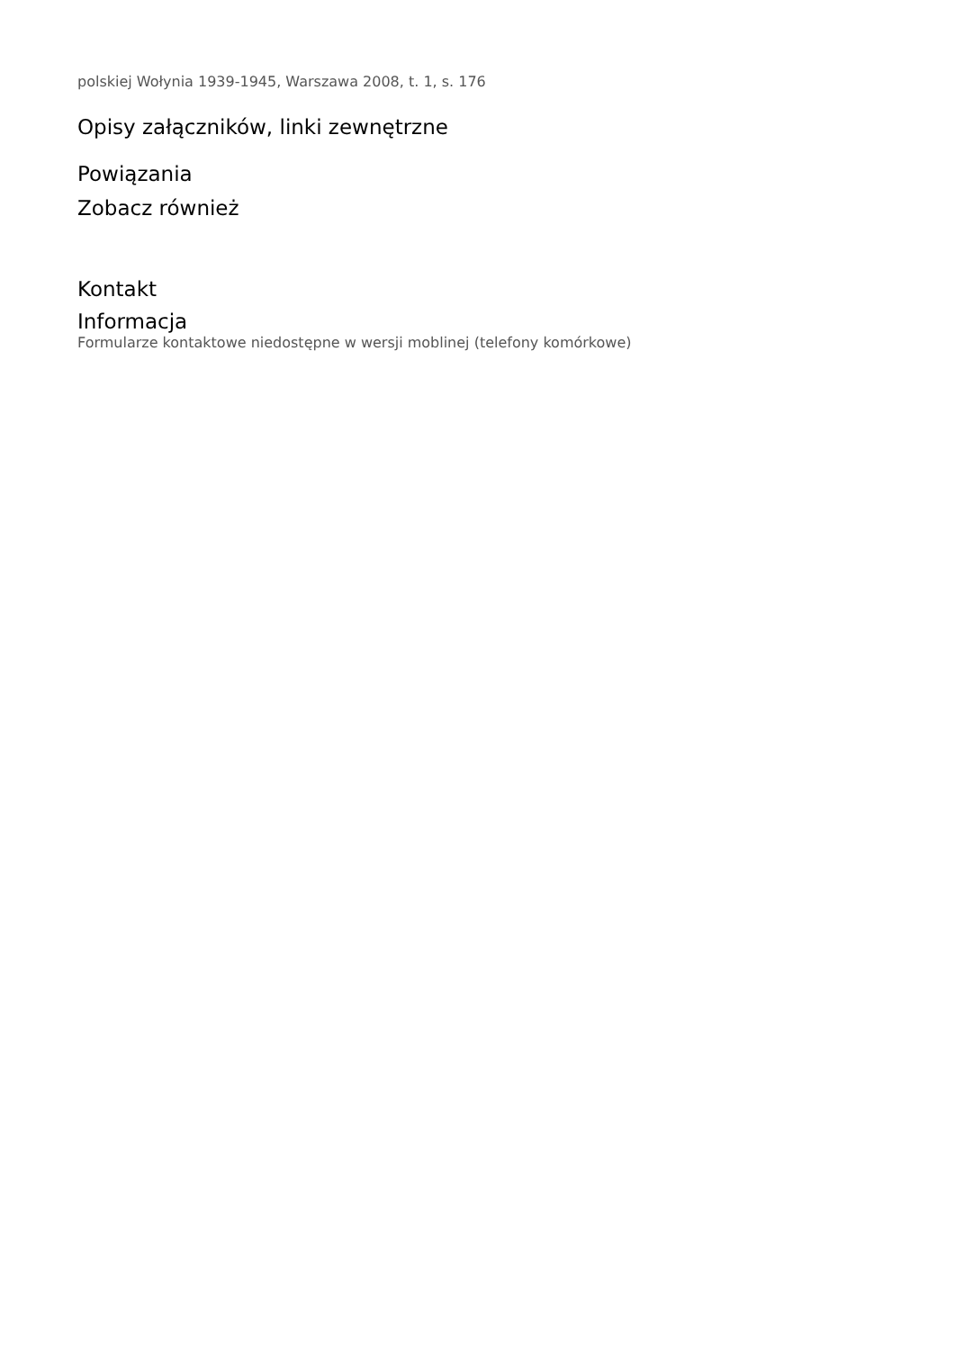polskiej Wołynia 1939-1945, Warszawa 2008, t. 1, s. 176
Opisy załączników, linki zewnętrzne
Powiązania
Zobacz również
Kontakt
Informacja
Formularze kontaktowe niedostępne w wersji moblinej (telefony komórkowe)